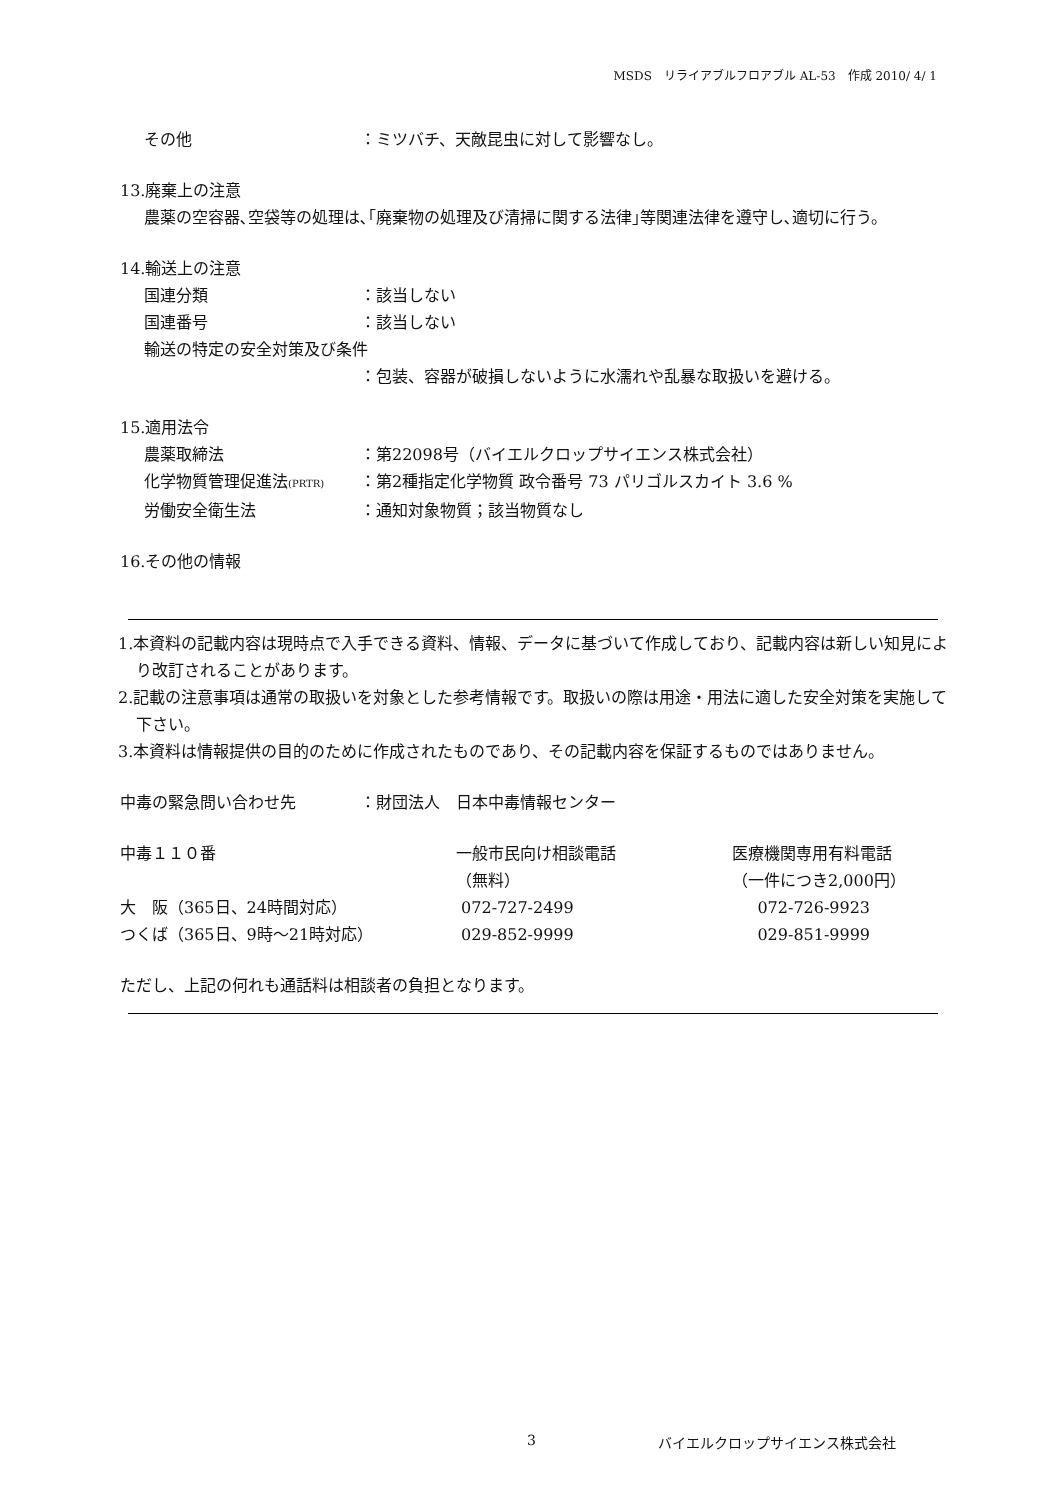MSDS　リライアブルフロアブル AL-53　作成 2010/ 4/ 1
その他 ：ミツバチ、天敵昆虫に対して影響なし。
13.廃棄上の注意
農薬の空容器､空袋等の処理は､｢廃棄物の処理及び清掃に関する法律｣等関連法律を遵守し､適切に行う。
14.輸送上の注意
国連分類 ：該当しない
国連番号 ：該当しない
輸送の特定の安全対策及び条件
：包装、容器が破損しないように水濡れや乱暴な取扱いを避ける。
15.適用法令
農薬取締法 ：第22098号（バイエルクロップサイエンス株式会社）
化学物質管理促進法(PRTR) ：第2種指定化学物質 政令番号 73 パリゴルスカイト 3.6 %
労働安全衛生法 ：通知対象物質；該当物質なし
16.その他の情報
1.本資料の記載内容は現時点で入手できる資料、情報、データに基づいて作成しており、記載内容は新しい知見により改訂されることがあります。
2.記載の注意事項は通常の取扱いを対象とした参考情報です。取扱いの際は用途・用法に適した安全対策を実施して下さい。
3.本資料は情報提供の目的のために作成されたものであり、その記載内容を保証するものではありません。
中毒の緊急問い合わせ先　　　　：財団法人　日本中毒情報センター
| 中毒１１０番 | 一般市民向け相談電話 | 医療機関専用有料電話 |
| | （無料） | （一件につき2,000円） |
| 大 阪（365日、24時間対応） | 072-727-2499 | 072-726-9923 |
| つくば（365日、9時～21時対応） | 029-852-9999 | 029-851-9999 |
ただし、上記の何れも通話料は相談者の負担となります。
3 バイエルクロップサイエンス株式会社